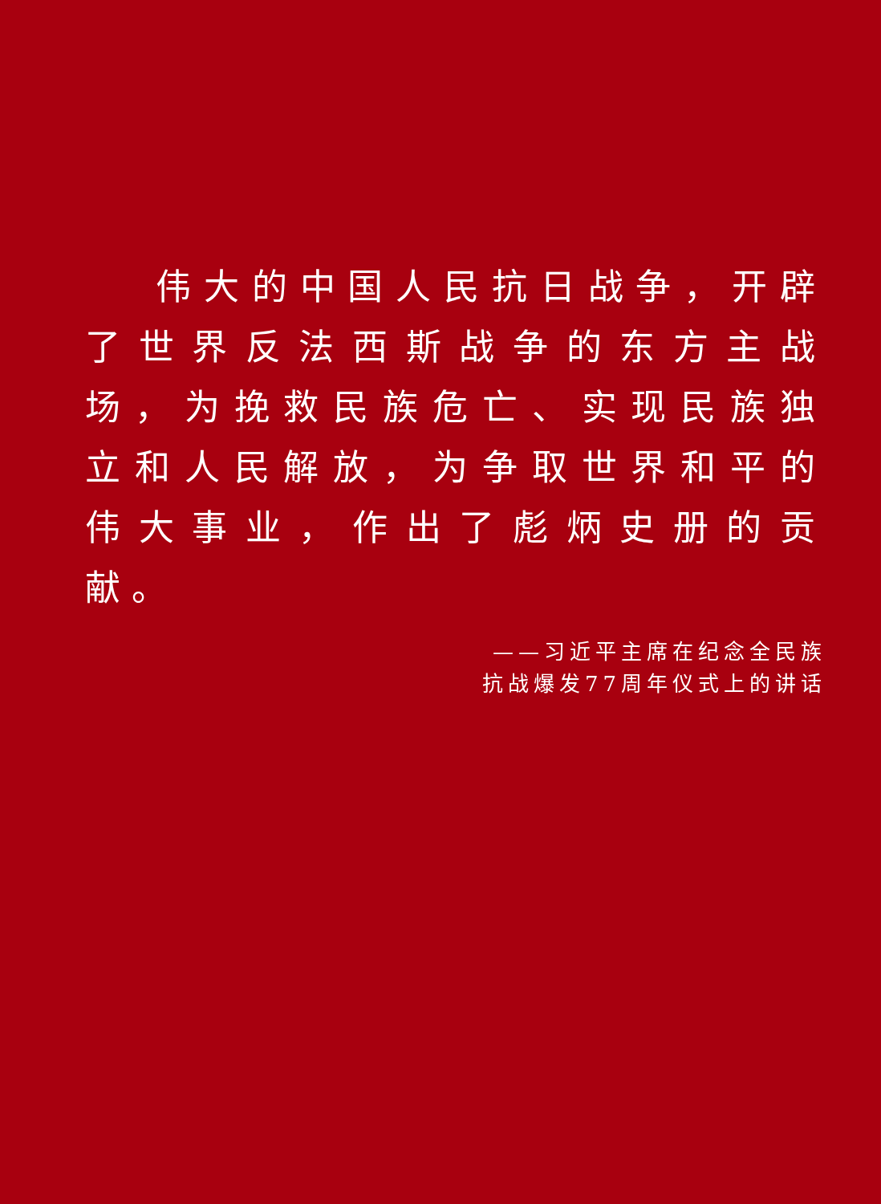伟大的中国人民抗日战争，开辟了世界反法西斯战争的东方主战场，为挽救民族危亡、实现民族独立和人民解放，为争取世界和平的伟大事业，作出了彪炳史册的贡献。
——习近平主席在纪念全民族
抗战爆发77周年仪式上的讲话